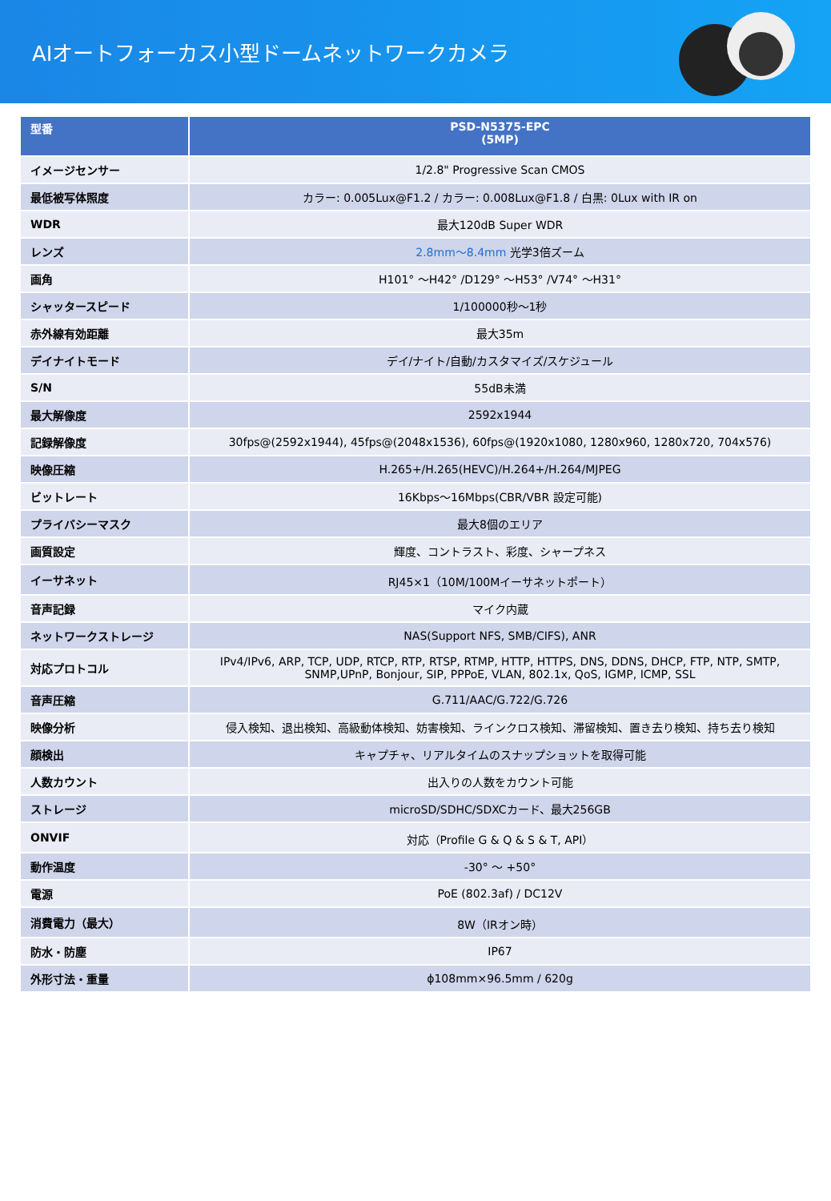AIオートフォーカス小型ドームネットワークカメラ
| 型番 | PSD-N5375-EPC (5MP) |
| --- | --- |
| イメージセンサー | 1/2.8" Progressive Scan CMOS |
| 最低被写体照度 | カラー: 0.005Lux@F1.2 / カラー: 0.008Lux@F1.8 / 白黒: 0Lux with IR on |
| WDR | 最大120dB Super WDR |
| レンズ | 2.8mm～8.4mm 光学3倍ズーム |
| 画角 | H101° ～H42° /D129° ～H53° /V74° ～H31° |
| シャッタースピード | 1/100000秒～1秒 |
| 赤外線有効距離 | 最大35m |
| デイナイトモード | デイ/ナイト/自動/カスタマイズ/スケジュール |
| S/N | 55dB未満 |
| 最大解像度 | 2592x1944 |
| 記録解像度 | 30fps@(2592x1944), 45fps@(2048x1536), 60fps@(1920x1080, 1280x960, 1280x720, 704x576) |
| 映像圧縮 | H.265+/H.265(HEVC)/H.264+/H.264/MJPEG |
| ビットレート | 16Kbps～16Mbps(CBR/VBR 設定可能) |
| プライバシーマスク | 最大8個のエリア |
| 画質設定 | 輝度、コントラスト、彩度、シャープネス |
| イーサネット | RJ45×1（10M/100Mイーサネットポート） |
| 音声記録 | マイク内蔵 |
| ネットワークストレージ | NAS(Support NFS, SMB/CIFS), ANR |
| 対応プロトコル | IPv4/IPv6, ARP, TCP, UDP, RTCP, RTP, RTSP, RTMP, HTTP, HTTPS, DNS, DDNS, DHCP, FTP, NTP, SMTP, SNMP,UPnP, Bonjour, SIP, PPPoE, VLAN, 802.1x, QoS, IGMP, ICMP, SSL |
| 音声圧縮 | G.711/AAC/G.722/G.726 |
| 映像分析 | 侵入検知、退出検知、高級動体検知、妨害検知、ラインクロス検知、滞留検知、置き去り検知、持ち去り検知 |
| 顔検出 | キャプチャ、リアルタイムのスナップショットを取得可能 |
| 人数カウント | 出入りの人数をカウント可能 |
| ストレージ | microSD/SDHC/SDXCカード、最大256GB |
| ONVIF | 対応（Profile G & Q & S & T, API） |
| 動作温度 | -30° ～ +50° |
| 電源 | PoE (802.3af) / DC12V |
| 消費電力（最大） | 8W（IRオン時） |
| 防水・防塵 | IP67 |
| 外形寸法・重量 | ϕ108mm×96.5mm / 620g |